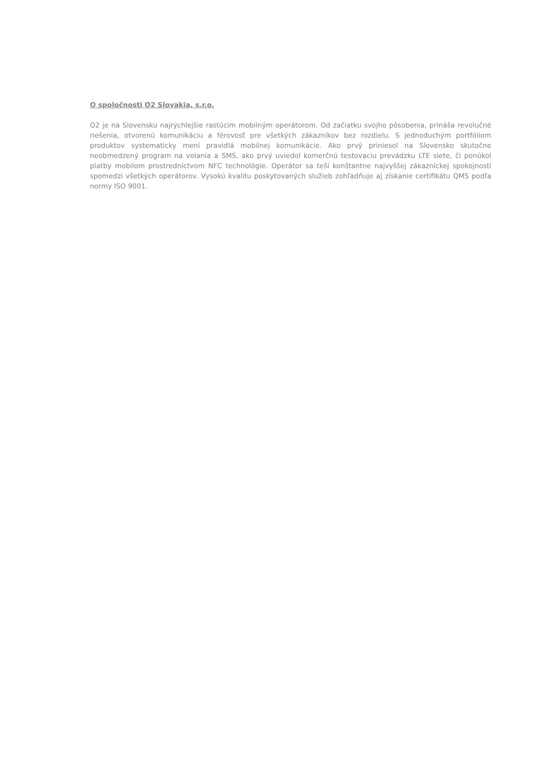O spoločnosti O2 Slovakia, s.r.o.
O2 je na Slovensku najrýchlejšie rastúcim mobilným operátorom. Od začiatku svojho pôsobenia, prináša revolučné riešenia, otvorenú komunikáciu a férovosť pre všetkých zákazníkov bez rozdielu. S jednoduchým portfóliom produktov systematicky mení pravidlá mobilnej komunikácie. Ako prvý priniesol na Slovensko skutočne neobmedzený program na volania a SMS, ako prvý uviedol komerčnú testovaciu prevádzku LTE siete, či ponúkol platby mobilom prostredníctvom NFC technológie. Operátor sa teší konštantne najvyššej zákazníckej spokojnosti spomedzi všetkých operátorov. Vysokú kvalitu poskytovaných služieb zohľadňuje aj získanie certifikátu QMS podľa normy ISO 9001.